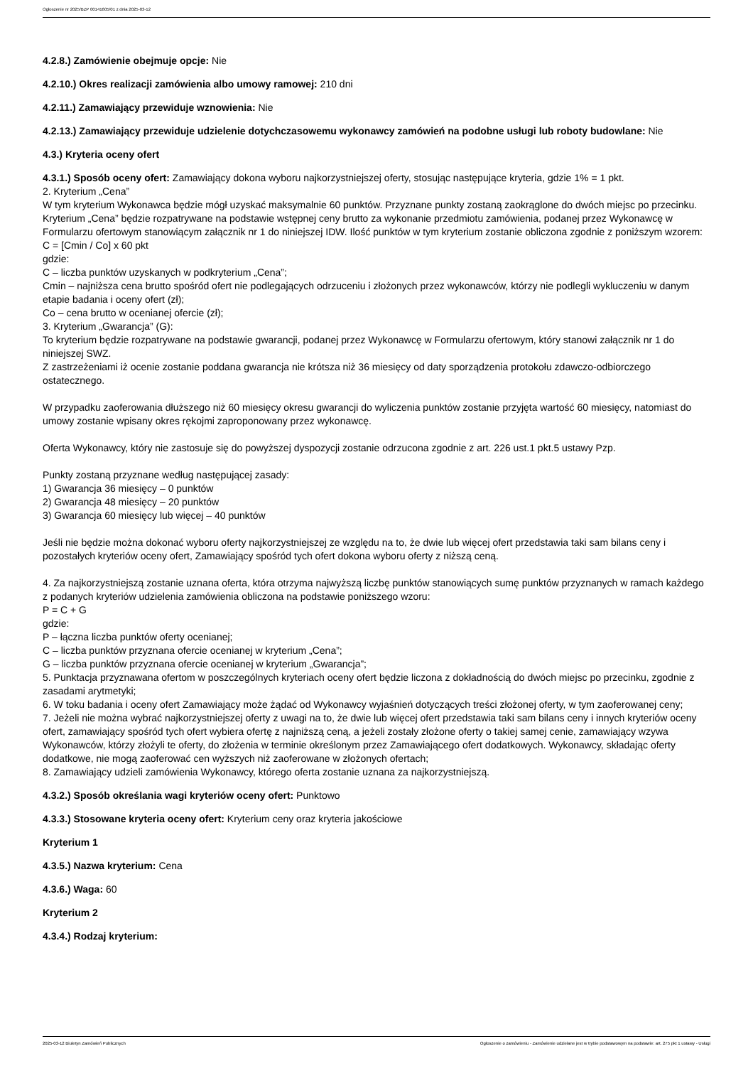Ogłoszenie nr 2025/BZP 00141605/01 z dnia 2025-03-12
4.2.8.) Zamówienie obejmuje opcje: Nie
4.2.10.) Okres realizacji zamówienia albo umowy ramowej: 210 dni
4.2.11.) Zamawiający przewiduje wznowienia: Nie
4.2.13.) Zamawiający przewiduje udzielenie dotychczasowemu wykonawcy zamówień na podobne usługi lub roboty budowlane: Nie
4.3.) Kryteria oceny ofert
4.3.1.) Sposób oceny ofert: Zamawiający dokona wyboru najkorzystniejszej oferty, stosując następujące kryteria, gdzie 1% = 1 pkt.
2. Kryterium „Cena”
W tym kryterium Wykonawca będzie mógł uzyskać maksymalnie 60 punktów. Przyznane punkty zostaną zaokrąglone do dwóch miejsc po przecinku.
Kryterium „Cena” będzie rozpatrywane na podstawie wstępnej ceny brutto za wykonanie przedmiotu zamówienia, podanej przez Wykonawcę w Formularzu ofertowym stanowiącym załącznik nr 1 do niniejszej IDW. Ilość punktów w tym kryterium zostanie obliczona zgodnie z poniższym wzorem:
C = [Cmin / Co] x 60 pkt
gdzie:
C – liczba punktów uzyskanych w podkryterium „Cena”;
Cmin – najniższa cena brutto spośród ofert nie podlegających odrzuceniu i złożonych przez wykonawców, którzy nie podlegli wykluczeniu w danym etapie badania i oceny ofert (zł);
Co – cena brutto w ocenianej ofercie (zł);
3. Kryterium „Gwarancja” (G):
To kryterium będzie rozpatrywane na podstawie gwarancji, podanej przez Wykonawcę w Formularzu ofertowym, który stanowi załącznik nr 1 do niniejszej SWZ.
Z zastrzeżeniami iż ocenie zostanie poddana gwarancja nie krótsza niż 36 miesięcy od daty sporządzenia protokołu zdawczo-odbiorczego ostatecznego.
W przypadku zaoferowania dłuższego niż 60 miesięcy okresu gwarancji do wyliczenia punktów zostanie przyjęta wartość 60 miesięcy, natomiast do umowy zostanie wpisany okres rękojmi zaproponowany przez wykonawcę.
Oferta Wykonawcy, który nie zastosuje się do powyższej dyspozycji zostanie odrzucona zgodnie z art. 226 ust.1 pkt.5 ustawy Pzp.
Punkty zostaną przyznane według następującej zasady:
1) Gwarancja 36 miesięcy – 0 punktów
2) Gwarancja 48 miesięcy – 20 punktów
3) Gwarancja 60 miesięcy lub więcej – 40 punktów
Jeśli nie będzie można dokonać wyboru oferty najkorzystniejszej ze względu na to, że dwie lub więcej ofert przedstawia taki sam bilans ceny i pozostałych kryteriów oceny ofert, Zamawiający spośród tych ofert dokona wyboru oferty z niższą ceną.
4. Za najkorzystniejszą zostanie uznana oferta, która otrzyma najwyższą liczbę punktów stanowiących sumę punktów przyznanych w ramach każdego z podanych kryteriów udzielenia zamówienia obliczona na podstawie poniższego wzoru:
P = C + G
gdzie:
P – łączna liczba punktów oferty ocenianej;
C – liczba punktów przyznana ofercie ocenianej w kryterium „Cena”;
G – liczba punktów przyznana ofercie ocenianej w kryterium „Gwarancja”;
5. Punktacja przyznawana ofertom w poszczególnych kryteriach oceny ofert będzie liczona z dokładnością do dwóch miejsc po przecinku, zgodnie z zasadami arytmetyki;
6. W toku badania i oceny ofert Zamawiający może żądać od Wykonawcy wyjaśnień dotyczących treści złożonej oferty, w tym zaoferowanej ceny;
7. Jeżeli nie można wybrać najkorzystniejszej oferty z uwagi na to, że dwie lub więcej ofert przedstawia taki sam bilans ceny i innych kryteriów oceny ofert, zamawiający spośród tych ofert wybiera ofertę z najniższą ceną, a jeżeli zostały złożone oferty o takiej samej cenie, zamawiający wzywa Wykonawców, którzy złożyli te oferty, do złożenia w terminie określonym przez Zamawiającego ofert dodatkowych. Wykonawcy, składając oferty dodatkowe, nie mogą zaoferować cen wyższych niż zaoferowane w złożonych ofertach;
8. Zamawiający udzieli zamówienia Wykonawcy, którego oferta zostanie uznana za najkorzystniejszą.
4.3.2.) Sposób określania wagi kryteriów oceny ofert: Punktowo
4.3.3.) Stosowane kryteria oceny ofert: Kryterium ceny oraz kryteria jakościowe
Kryterium 1
4.3.5.) Nazwa kryterium: Cena
4.3.6.) Waga: 60
Kryterium 2
4.3.4.) Rodzaj kryterium:
2025-03-12 Biuletyn Zamówień Publicznych Ogłoszenie o zamówieniu - Zamówienie udzielane jest w trybie podstawowym na podstawie: art. 275 pkt 1 ustawy - Usługi